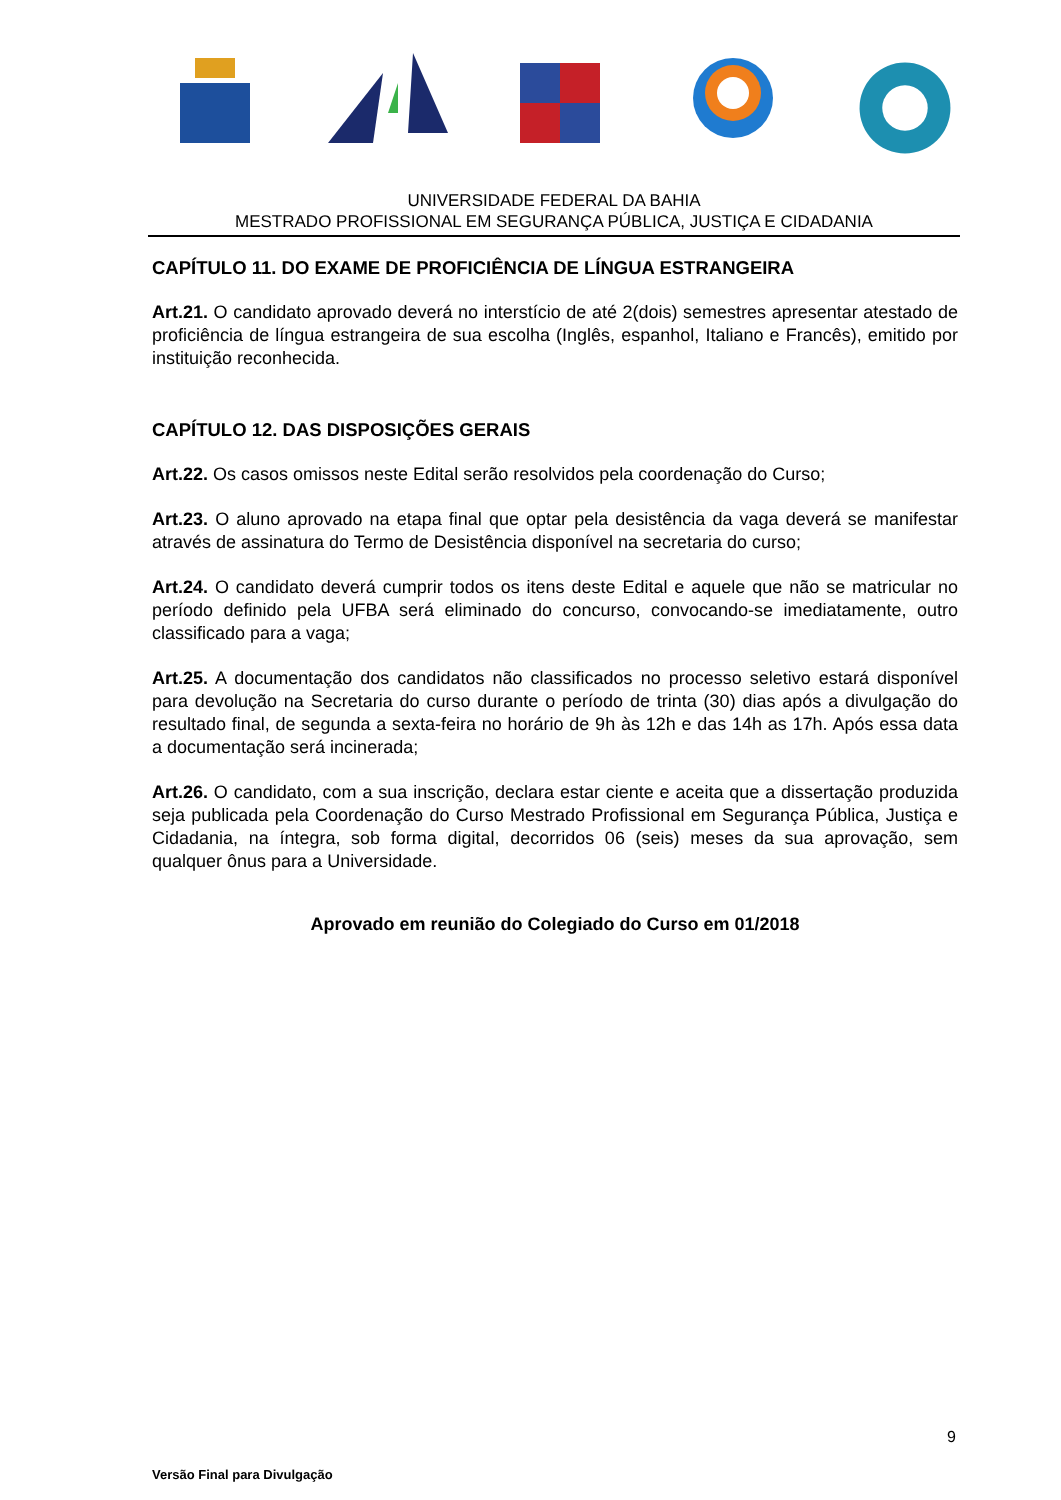UNIVERSIDADE FEDERAL DA BAHIA
MESTRADO PROFISSIONAL EM SEGURANÇA PÚBLICA, JUSTIÇA E CIDADANIA
CAPÍTULO 11. DO EXAME DE PROFICIÊNCIA DE LÍNGUA ESTRANGEIRA
Art.21. O candidato aprovado deverá no interstício de até 2(dois) semestres apresentar atestado de proficiência de língua estrangeira de sua escolha (Inglês, espanhol, Italiano e Francês), emitido por instituição reconhecida.
CAPÍTULO 12. DAS DISPOSIÇÕES GERAIS
Art.22. Os casos omissos neste Edital serão resolvidos pela coordenação do Curso;
Art.23. O aluno aprovado na etapa final que optar pela desistência da vaga deverá se manifestar através de assinatura do Termo de Desistência disponível na secretaria do curso;
Art.24. O candidato deverá cumprir todos os itens deste Edital e aquele que não se matricular no período definido pela UFBA será eliminado do concurso, convocando-se imediatamente, outro classificado para a vaga;
Art.25. A documentação dos candidatos não classificados no processo seletivo estará disponível para devolução na Secretaria do curso durante o período de trinta (30) dias após a divulgação do resultado final, de segunda a sexta-feira no horário de 9h às 12h e das 14h as 17h. Após essa data a documentação será incinerada;
Art.26. O candidato, com a sua inscrição, declara estar ciente e aceita que a dissertação produzida seja publicada pela Coordenação do Curso Mestrado Profissional em Segurança Pública, Justiça e Cidadania, na íntegra, sob forma digital, decorridos 06 (seis) meses da sua aprovação, sem qualquer ônus para a Universidade.
Aprovado em reunião do Colegiado do Curso em 01/2018
9
Versão Final para Divulgação